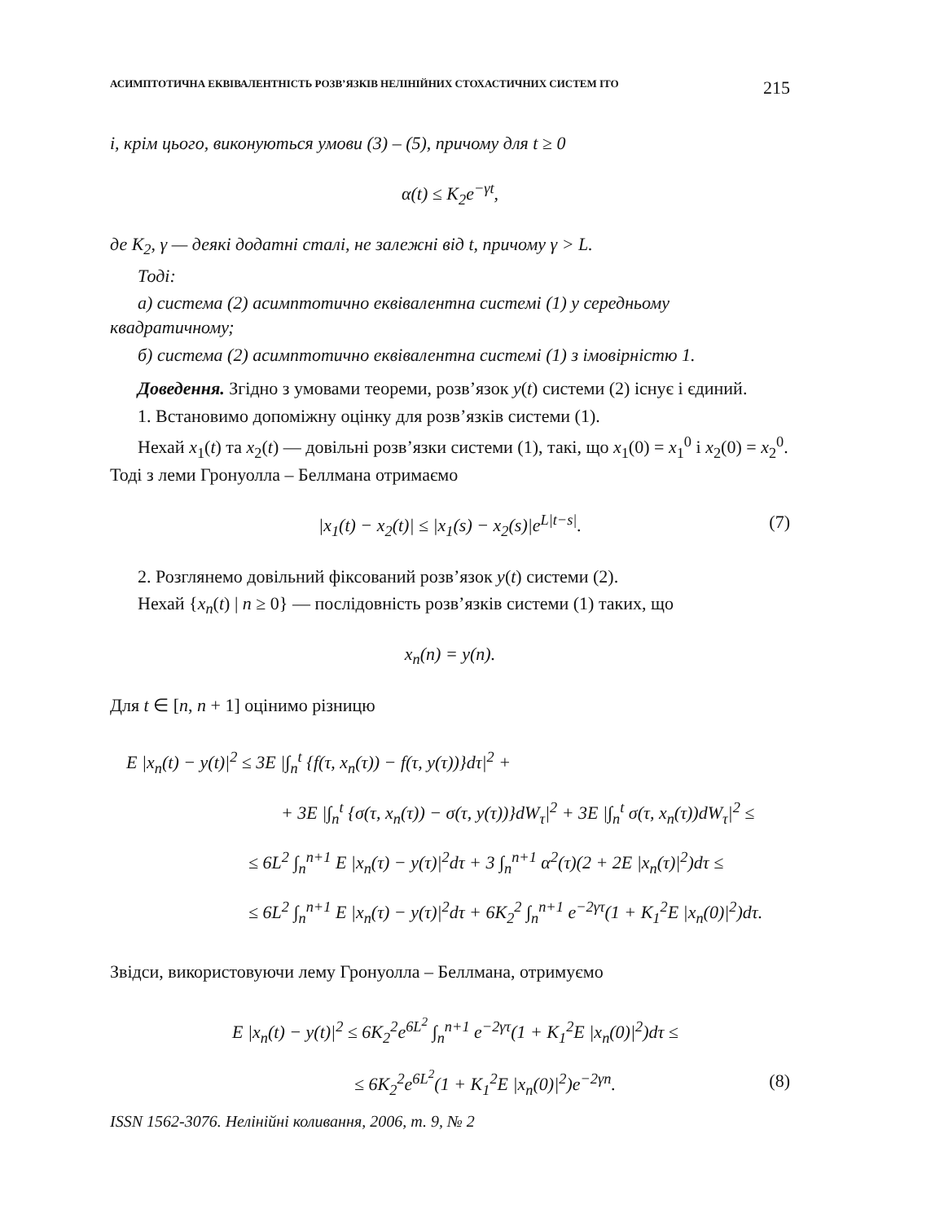АСИМПТОТИЧНА ЕКВІВАЛЕНТНІСТЬ РОЗВ’ЯЗКІВ НЕЛІНІЙНИХ СТОХАСТИЧНИХ СИСТЕМ ІТО 215
і, крім цього, виконуються умови (3) – (5), причому для t ≥ 0
α(t) ≤ K<sub>2</sub>e<sup>−γt</sup>,
де K<sub>2</sub>, γ — деякі додатні сталі, не залежні від t, причому γ > L.
Тоді:
а) система (2) асимптотично еквівалентна системі (1) у середньому квадратичному;
б) система (2) асимптотично еквівалентна системі (1) з імовірністю 1.
Доведення. Згідно з умовами теореми, розв’язок y(t) системи (2) існує і єдиний.
1. Встановимо допоміжну оцінку для розв’язків системи (1).
Нехай x<sub>1</sub>(t) та x<sub>2</sub>(t) — довільні розв’язки системи (1), такі, що x<sub>1</sub>(0) = x<sub>1</sub><sup>0</sup> і x<sub>2</sub>(0) = x<sub>2</sub><sup>0</sup>. Тоді з леми Гронуолла – Беллмана отримаємо
|x<sub>1</sub>(t) − x<sub>2</sub>(t)| ≤ |x<sub>1</sub>(s) − x<sub>2</sub>(s)|e<sup>L|t−s|</sup>. (7)
2. Розглянемо довільний фіксований розв’язок y(t) системи (2).
Нехай {x<sub>n</sub>(t) | n ≥ 0} — послідовність розв’язків системи (1) таких, що
x<sub>n</sub>(n) = y(n).
Для t ∈ [n, n + 1] оцінимо різницю
E |x<sub>n</sub>(t) − y(t)|<sup>2</sup> ≤ 3E |∫<sub>n</sub><sup>t</sup> {f(τ, x<sub>n</sub>(τ)) − f(τ, y(τ))}dτ|<sup>2</sup> +
+ 3E |∫<sub>n</sub><sup>t</sup> {σ(τ, x<sub>n</sub>(τ)) − σ(τ, y(τ))}dW<sub>τ</sub>|<sup>2</sup> + 3E |∫<sub>n</sub><sup>t</sup> σ(τ, x<sub>n</sub>(τ))dW<sub>τ</sub>|<sup>2</sup> ≤
≤ 6L<sup>2</sup> ∫<sub>n</sub><sup>n+1</sup> E |x<sub>n</sub>(τ) − y(τ)|<sup>2</sup>dτ + 3 ∫<sub>n</sub><sup>n+1</sup> α<sup>2</sup>(τ)(2 + 2E |x<sub>n</sub>(τ)|<sup>2</sup>)dτ ≤
≤ 6L<sup>2</sup> ∫<sub>n</sub><sup>n+1</sup> E |x<sub>n</sub>(τ) − y(τ)|<sup>2</sup>dτ + 6K<sub>2</sub><sup>2</sup> ∫<sub>n</sub><sup>n+1</sup> e<sup>−2γτ</sup>(1 + K<sub>1</sub><sup>2</sup>E |x<sub>n</sub>(0)|<sup>2</sup>)dτ.
Звідси, використовуючи лему Гронуолла – Беллмана, отримуємо
E |x<sub>n</sub>(t) − y(t)|<sup>2</sup> ≤ 6K<sub>2</sub><sup>2</sup>e<sup>6L<sup>2</sup></sup> ∫<sub>n</sub><sup>n+1</sup> e<sup>−2γτ</sup>(1 + K<sub>1</sub><sup>2</sup>E |x<sub>n</sub>(0)|<sup>2</sup>)dτ ≤
≤ 6K<sub>2</sub><sup>2</sup>e<sup>6L<sup>2</sup></sup>(1 + K<sub>1</sub><sup>2</sup>E |x<sub>n</sub>(0)|<sup>2</sup>)e<sup>−2γn</sup>. (8)
ISSN 1562-3076. Нелінійні коливання, 2006, т. 9, № 2